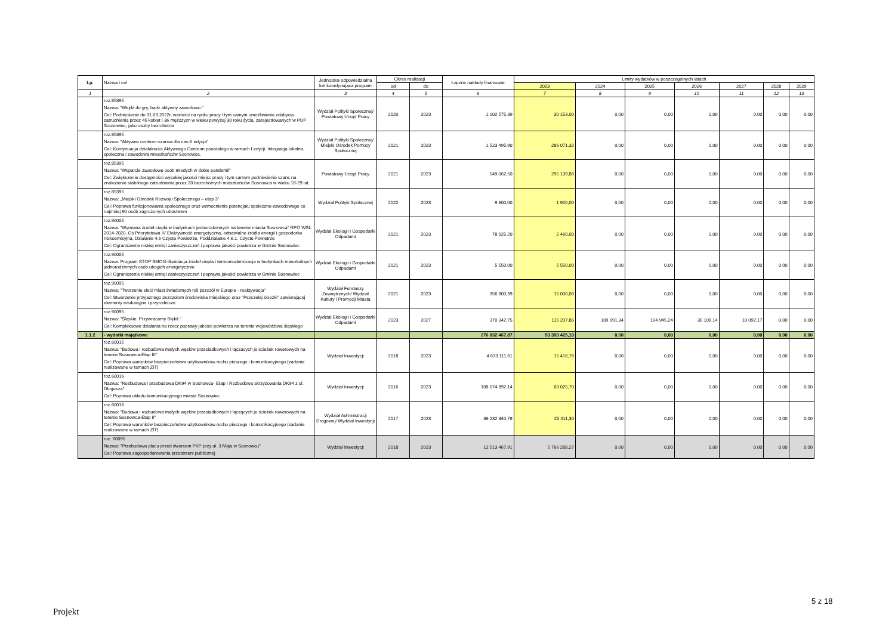| Lp. | Nazwa i cel | Jednostka odpowiedzialna lub koordynująca program | Okres realizacji | | Łączne nakłady finansowe | Limity wydatków w poszczególnych latach | | | | | | |
| --- | --- | --- | --- | --- | --- | --- | --- | --- | --- | --- | --- | --- |
| | | | od | do | | 2023 | 2024 | 2025 | 2026 | 2027 | 2028 | 2029 |
| 1 | 2 | 3 | 4 | 5 | 6 | 7 | 8 | 9 | 10 | 11 | 12 | 13 |
| | roz.85395 Nazwa: "Wejdź do gry, bądź aktywny zawodowo." Cel: Podniesienie do 31.03.2022r. wartości na rynku pracy i tym samym umożliwienie zdobycia zatrudnienia przez 45 kobiet i 36 mężczyzn w wieku powyżej 30 roku życia, zarejestrowanych w PUP Sosnowiec, jako osoby bezrobotne | Wydział Polityki Społecznej/ Powiatowy Urząd Pracy | 2020 | 2023 | 1 102 575,39 | 30 153,00 | 0,00 | 0,00 | 0,00 | 0,00 | 0,00 | 0,00 |
| | roz.85395 Nazwa: "Aktywne centrum-szansa dla nas-II edycja" Cel: Kontynuacja działalności Aktywnego Centrum powstałego w ramach I edycji. Integracja lokalna, społeczna i zawodowa mieszkańców Sosnowca. | Wydział Polityki Społecznej/ Miejski Ośrodek Pomocy Społecznej | 2021 | 2023 | 1 523 495,90 | 286 071,32 | 0,00 | 0,00 | 0,00 | 0,00 | 0,00 | 0,00 |
| | roz.85395 Nazwa: "Wsparcie zawodowe osób młodych w dobie pandemii" Cel: Zwiększenie dostępności wysokiej jakości miejsc pracy i tym samym podniesienie szans na znalezienie stabilnego zatrudnienia przez 20 bezrobotnych mieszkańców Sosnowca w wieku 18-29 lat. | Powiatowy Urząd Pracy | 2021 | 2023 | 549 062,50 | 295 139,86 | 0,00 | 0,00 | 0,00 | 0,00 | 0,00 | 0,00 |
| | roz.85395 Nazwa: „Miejski Ośrodek Rozwoju Społecznego – etap 3” Cel: Poprawa funkcjonowania społecznego oraz wzmocnienie potencjału społeczno-zawodowego co najmniej 90 osób zagrożonych ubóstwem | Wydział Polityki Społecznej | 2022 | 2023 | 9 600,00 | 1 920,00 | 0,00 | 0,00 | 0,00 | 0,00 | 0,00 | 0,00 |
| | roz.90005 Nazwa: "Wymiana źródeł ciepła w budynkach jednorodzinnych na terenie miasta Sosnowca" RPO WŚL 2014-2020, Oś Priorytetowa IV Efektywność energetyczna, odnawialne źródła energii i gospodarka niskoemisyjna, Działanie 4.6 Czyste Powietrze, Poddziałanie 4.6.1. Czyste Powietrze Cel: Ograniczenie niskiej emisji zanieczyszczeń i poprawa jakości powietrza w Gminie Sosnowiec | Wydział Ekologii i Gospodarki Odpadami | 2021 | 2023 | 78 025,20 | 2 460,00 | 0,00 | 0,00 | 0,00 | 0,00 | 0,00 | 0,00 |
| | roz.90005 Nazwa: Program STOP SMOG-likwidacja źródeł ciepła i termomodernizacja w budynkach mieszkalnych jednorodzinnych osób ubogich energetycznie Cel: Ograniczenie niskiej emisji zanieczyszczeń i poprawa jakości powietrza w Gminie Sosnowiec | Wydział Ekologii i Gospodarki Odpadami | 2021 | 2023 | 5 550,00 | 5 550,00 | 0,00 | 0,00 | 0,00 | 0,00 | 0,00 | 0,00 |
| | roz.90095 Nazwa: "Tworzenie sieci miast świadomych roli pszczół w Europie - reaktywacja" Cel: Stworzenie przyjaznego pszczołom środowiska miejskiego oraz "Pszczelej ścieżki" zawierającej elementy edukacyjne i przyrodnicze | Wydział Funduszy Zewnętrznych/ Wydział Kultury i Promocji Miasta | 2021 | 2023 | 356 900,39 | 15 000,00 | 0,00 | 0,00 | 0,00 | 0,00 | 0,00 | 0,00 |
| | roz.90095 Nazwa: "Śląskie. Przywracamy Błękit." Cel: Kompleksowe działania na rzecz poprawy jakości powietrza na terenie województwa śląskiego | Wydział Ekologii i Gospodarki Odpadami | 2023 | 2027 | 370 342,75 | 115 207,86 | 109 991,34 | 104 945,24 | 30 106,14 | 10 092,17 | 0,00 | 0,00 |
| 1.1.2 | - wydatki majątkowe | | | | 276 832 467,87 | 53 390 425,10 | 0,00 | 0,00 | 0,00 | 0,00 | 0,00 | 0,00 |
| | roz.60015 Nazwa: "Budowa i rozbudowa małych węzłów przesiadkowych i łączacych je ścieżek rowerowych na terenie Sosnowca-Etap III" Cel: Poprawa warunków bezpieczeństwa użytkowników ruchu pieszego i komunikacyjnego (zadanie realizowane w ramach ZIT) | Wydział Inwestycji | 2018 | 2023 | 4 633 111,61 | 15 416,76 | 0,00 | 0,00 | 0,00 | 0,00 | 0,00 | 0,00 |
| | roz.60016 Nazwa: "Rozbudowa i przebudowa DK94 w Sosnowcu- Etap I Rozbudowa skrzyżowania DK94 z ul. Długosza" Cel: Poprawa układu komunikacyjnego miasta Sosnowiec | Wydział Inwestycji | 2016 | 2023 | 108 074 892,14 | 60 025,70 | 0,00 | 0,00 | 0,00 | 0,00 | 0,00 | 0,00 |
| | roz.60016 Nazwa: "Budowa i rozbudowa małych węzłów przesiadkowych i łączących je ścieżek rowerowych na terenie Sosnowca-Etap II" Cel: Poprawa warunków bezpieczeństwa użytkowników ruchu pieszego i komunikacyjnego (zadanie realizowane w ramach ZIT) | Wydział Administracji Drogowej/ Wydział Inwestycji | 2017 | 2023 | 36 232 340,79 | 25 411,30 | 0,00 | 0,00 | 0,00 | 0,00 | 0,00 | 0,00 |
| | roz. 60095 Nazwa: "Przebudowa placu przed dworcem PKP przy ul. 3 Maja w Sosnowcu" Cel: Poprawa zagospodarowania przestrzeni publicznej | Wydział Inwestycji | 2018 | 2023 | 12 513 467,91 | 5 766 288,27 | 0,00 | 0,00 | 0,00 | 0,00 | 0,00 | 0,00 |
5 z 18
Projekt